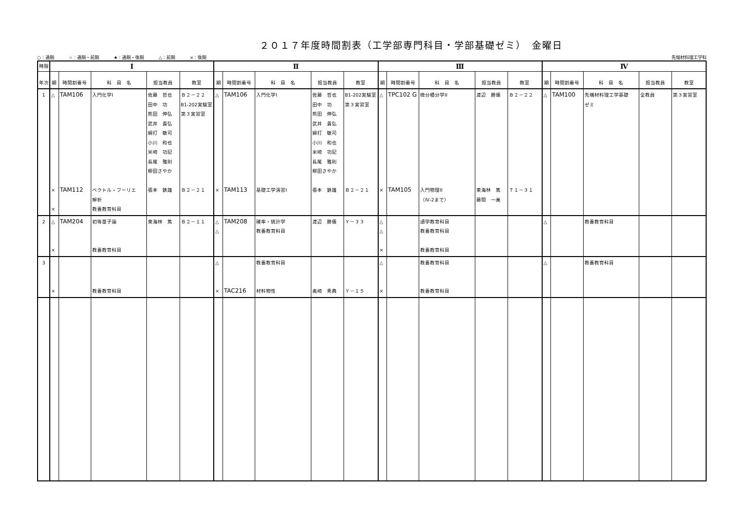２０１７年度時間割表（工学部専門科目・学部基礎ゼミ）　金曜日
○：通期 ☆：通期・前期 ★：通期・後期 △：前期 ×：後期
先端材料理工学科
| 時限 | Ⅰ | | | | | Ⅱ | | | | | Ⅲ | | | | | Ⅳ | | | | |
| 年次 | 期 | 時間割番号 | 科 目 名 | 担当教員 | 教室 | 期 | 時間割番号 | 科 目 名 | 担当教員 | 教室 | 期 | 時間割番号 | 科 目 名 | 担当教員 | 教室 | 期 | 時間割番号 | 科 目 名 | 担当教員 | 教室 |
| 1 | △ × × | TAM106 TAM112 | 入門化学I ベクトル・フーリエ 解析 教養教育科目 | 佐藤 哲也 田中 功 熊田 伸弘 武井 貴弘 綿打 敏司 小川 和也 米崎 功記 長尾 雅則 柳田さやか 張本 鉄雄 | Ｂ２－２２ B1-202実験室 第３実習室 Ｂ２－２１ | △ × | TAM106 TAM113 | 入門化学I 基礎工学演習I | 佐藤 哲也 田中 功 熊田 伸弘 武井 貴弘 綿打 敏司 小川 和也 米崎 功記 長尾 雅則 柳田さやか 張本 鉄雄 | B1-202実験室 第３実習室 Ｂ２－２１ | △ × | TPC102 G TAM105 | 微分積分学II 入門物理II （Ⅳ-2まで） | 渡辺 勝儀 東海林 篤 藤間 一美 | Ｂ２－２２ Ｔ１－３１ | △ | TAM100 | 先端材料理工学基礎 ゼミ | 全教員 | 第３実習室 |
| 2 | △ × | TAM204 | 初等量子論 教養教育科目 | 東海林 篤 | Ｂ２－１１ | △ △ | TAM208 | 確率・統計学 教養教育科目 | 渡辺 勝儀 | Ｙ－３３ | △ △ × | | 語学教育科目 教養教育科目 教養教育科目 | | | △ | | 教養教育科目 | | |
| 3 | × | | 教養教育科目 | | | △ × | TAC216 | 教養教育科目 材料物性 | 奥崎 秀典 | Ｙ－１５ | △ × | | 教養教育科目 教養教育科目 | | | △ | | 教養教育科目 | | |